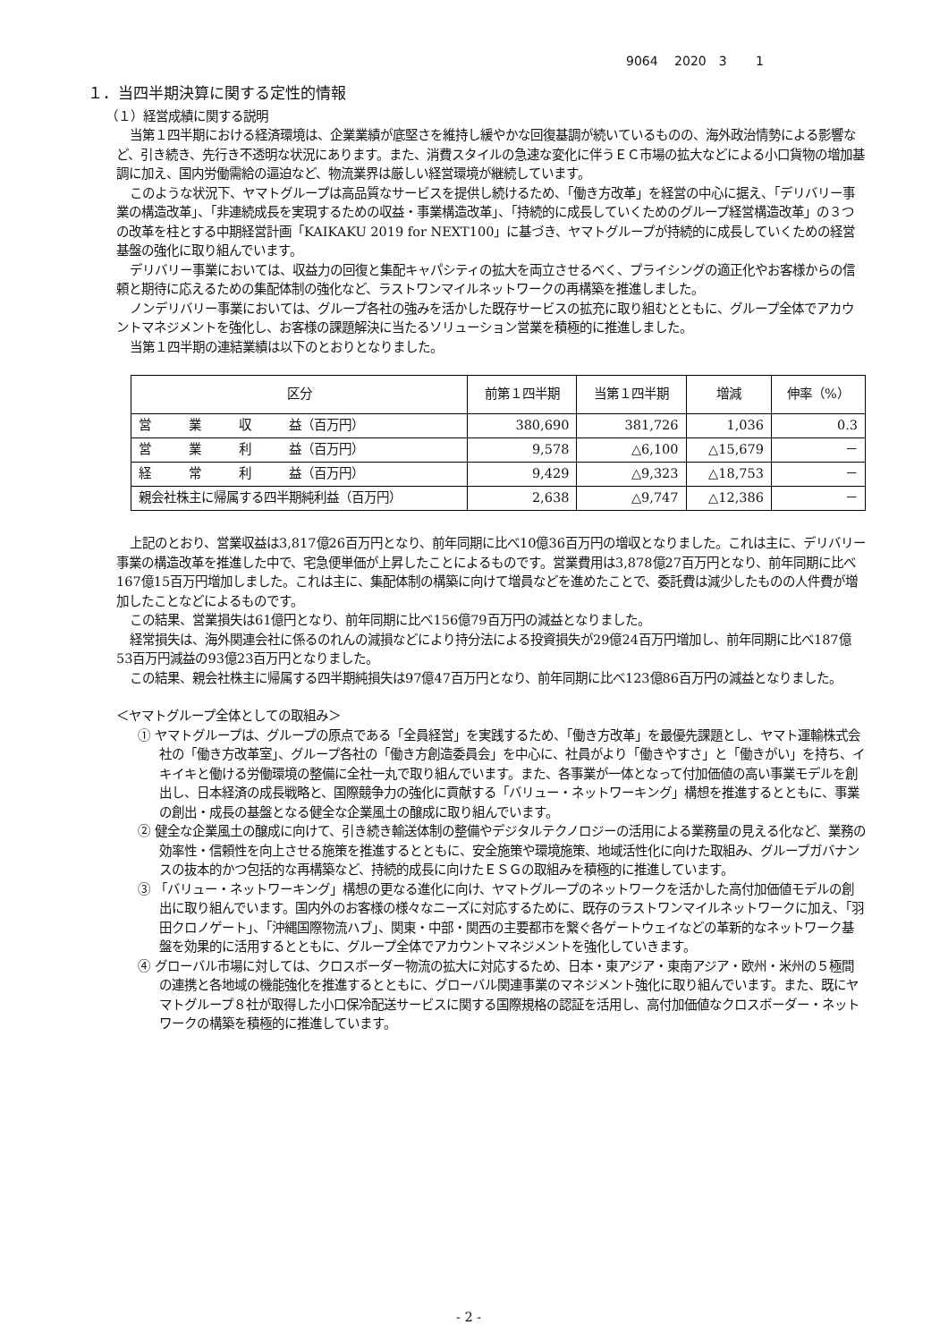9064　 2020　3　　 1
１．当四半期決算に関する定性的情報
（１）経営成績に関する説明
当第１四半期における経済環境は、企業業績が底堅さを維持し緩やかな回復基調が続いているものの、海外政治情勢による影響など、引き続き、先行き不透明な状況にあります。また、消費スタイルの急速な変化に伴うＥＣ市場の拡大などによる小口貨物の増加基調に加え、国内労働需給の逼迫など、物流業界は厳しい経営環境が継続しています。
このような状況下、ヤマトグループは高品質なサービスを提供し続けるため、「働き方改革」を経営の中心に据え、「デリバリー事業の構造改革」、「非連続成長を実現するための収益・事業構造改革」、「持続的に成長していくためのグループ経営構造改革」の３つの改革を柱とする中期経営計画「KAIKAKU 2019 for NEXT100」に基づき、ヤマトグループが持続的に成長していくための経営基盤の強化に取り組んでいます。
デリバリー事業においては、収益力の回復と集配キャパシティの拡大を両立させるべく、プライシングの適正化やお客様からの信頼と期待に応えるための集配体制の強化など、ラストワンマイルネットワークの再構築を推進しました。
ノンデリバリー事業においては、グループ各社の強みを活かした既存サービスの拡充に取り組むとともに、グループ全体でアカウントマネジメントを強化し、お客様の課題解決に当たるソリューション営業を積極的に推進しました。
当第１四半期の連結業績は以下のとおりとなりました。
| 区分 | 前第１四半期 | 当第１四半期 | 増減 | 伸率（%） |
| --- | --- | --- | --- | --- |
| 営 業 収 益（百万円） | 380,690 | 381,726 | 1,036 | 0.3 |
| 営 業 利 益（百万円） | 9,578 | △6,100 | △15,679 | － |
| 経 常 利 益（百万円） | 9,429 | △9,323 | △18,753 | － |
| 親会社株主に帰属する四半期純利益（百万円） | 2,638 | △9,747 | △12,386 | － |
上記のとおり、営業収益は3,817億26百万円となり、前年同期に比べ10億36百万円の増収となりました。これは主に、デリバリー事業の構造改革を推進した中で、宅急便単価が上昇したことによるものです。営業費用は3,878億27百万円となり、前年同期に比べ167億15百万円増加しました。これは主に、集配体制の構築に向けて増員などを進めたことで、委託費は減少したものの人件費が増加したことなどによるものです。
この結果、営業損失は61億円となり、前年同期に比べ156億79百万円の減益となりました。
経常損失は、海外関連会社に係るのれんの減損などにより持分法による投資損失が29億24百万円増加し、前年同期に比べ187億53百万円減益の93億23百万円となりました。
この結果、親会社株主に帰属する四半期純損失は97億47百万円となり、前年同期に比べ123億86百万円の減益となりました。
＜ヤマトグループ全体としての取組み＞
① ヤマトグループは、グループの原点である「全員経営」を実践するため、「働き方改革」を最優先課題とし、ヤマト運輸株式会社の「働き方改革室」、グループ各社の「働き方創造委員会」を中心に、社員がより「働きやすさ」と「働きがい」を持ち、イキイキと働ける労働環境の整備に全社一丸で取り組んでいます。また、各事業が一体となって付加価値の高い事業モデルを創出し、日本経済の成長戦略と、国際競争力の強化に貢献する「バリュー・ネットワーキング」構想を推進するとともに、事業の創出・成長の基盤となる健全な企業風土の醸成に取り組んでいます。
② 健全な企業風土の醸成に向けて、引き続き輸送体制の整備やデジタルテクノロジーの活用による業務量の見える化など、業務の効率性・信頼性を向上させる施策を推進するとともに、安全施策や環境施策、地域活性化に向けた取組み、グループガバナンスの抜本的かつ包括的な再構築など、持続的成長に向けたＥＳＧの取組みを積極的に推進しています。
③ 「バリュー・ネットワーキング」構想の更なる進化に向け、ヤマトグループのネットワークを活かした高付加価値モデルの創出に取り組んでいます。国内外のお客様の様々なニーズに対応するために、既存のラストワンマイルネットワークに加え、「羽田クロノゲート」、「沖縄国際物流ハブ」、関東・中部・関西の主要都市を繋ぐ各ゲートウェイなどの革新的なネットワーク基盤を効果的に活用するとともに、グループ全体でアカウントマネジメントを強化していきます。
④ グローバル市場に対しては、クロスボーダー物流の拡大に対応するため、日本・東アジア・東南アジア・欧州・米州の５極間の連携と各地域の機能強化を推進するとともに、グローバル関連事業のマネジメント強化に取り組んでいます。また、既にヤマトグループ８社が取得した小口保冷配送サービスに関する国際規格の認証を活用し、高付加価値なクロスボーダー・ネットワークの構築を積極的に推進しています。
- 2 -